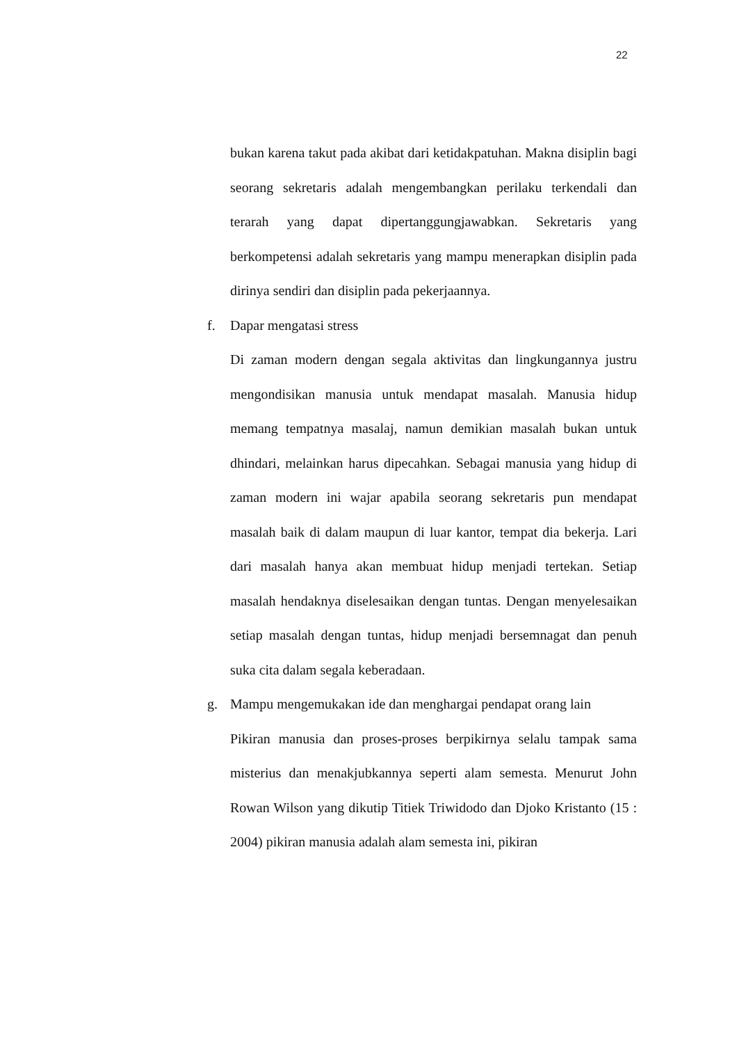22
bukan karena takut pada akibat dari ketidakpatuhan. Makna disiplin bagi seorang sekretaris adalah mengembangkan perilaku terkendali dan terarah yang dapat dipertanggungjawabkan. Sekretaris yang berkompetensi adalah sekretaris yang mampu menerapkan disiplin pada dirinya sendiri dan disiplin pada pekerjaannya.
f. Dapar mengatasi stress
Di zaman modern dengan segala aktivitas dan lingkungannya justru mengondisikan manusia untuk mendapat masalah. Manusia hidup memang tempatnya masalaj, namun demikian masalah bukan untuk dhindari, melainkan harus dipecahkan. Sebagai manusia yang hidup di zaman modern ini wajar apabila seorang sekretaris pun mendapat masalah baik di dalam maupun di luar kantor, tempat dia bekerja. Lari dari masalah hanya akan membuat hidup menjadi tertekan. Setiap masalah hendaknya diselesaikan dengan tuntas. Dengan menyelesaikan setiap masalah dengan tuntas, hidup menjadi bersemnagat dan penuh suka cita dalam segala keberadaan.
g. Mampu mengemukakan ide dan menghargai pendapat orang lain
Pikiran manusia dan proses-proses berpikirnya selalu tampak sama misterius dan menakjubkannya seperti alam semesta. Menurut John Rowan Wilson yang dikutip Titiek Triwidodo dan Djoko Kristanto (15 : 2004) pikiran manusia adalah alam semesta ini, pikiran